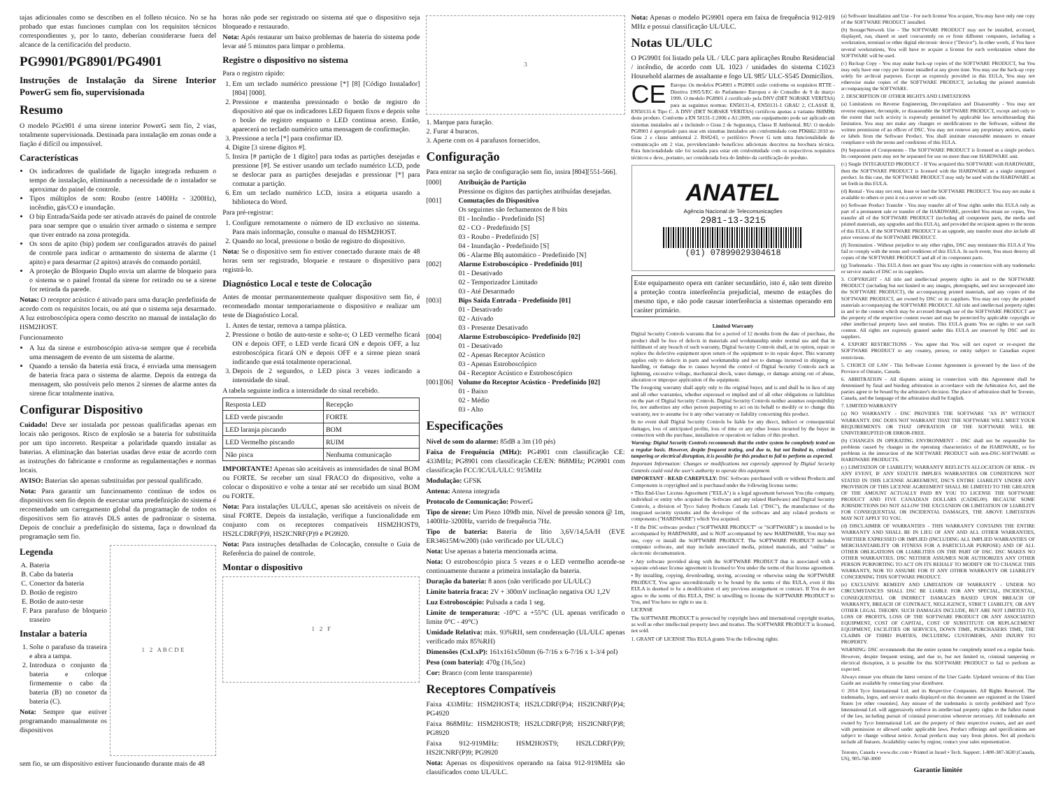tajas adicionales como se describen en el folleto técnico. No se ha probado que estas funciones cumplan con los requisitos técnicos correspondientes y, por lo tanto, deberían considerarse fuera del alcance de la certificación del producto.
PG9901/PG8901/PG4901
Instruções de Instalação da Sirene Interior PowerG sem fio, supervisionada
Resumo
O modelo PGx901 é uma sirene interior PowerG sem fio, 2 vias, totalmente supervisionada. Destinada para instalação em zonas onde a fiação é difícil ou impossível.
Características
Os indicadores de qualidade de ligação integrada reduzem o tempo de instalação, eliminando a necessidade de o instalador se aproximar do painel de controle.
Tipos múltiplos de som: Roubo (entre 1400Hz - 3200Hz), incêndio, gás/CO e inundação.
O bip Entrada/Saída pode ser ativado através do painel de controle para soar sempre que o usuário tiver armado o sistema e sempre que tiver entrado na zona protegida.
Os sons de apito (bip) podem ser configurados através do painel de controle para indicar o armamento do sistema de alarme (1 apito) e para desarmar (2 apitos) através do comando portátil.
A proteção de Bloqueio Duplo envia um alarme de bloqueio para o sistema se o painel frontal da sirene for retirado ou se a sirene for retirada da parede.
Notas: O receptor acústico é ativado para uma duração predefinida de acordo com os requisitos locais, ou até que o sistema seja desarmado. A luz estroboscópica opera como descrito no manual de instalação do HSM2HOST.
Funcionamento
A luz da sirene e estroboscópio ativa-se sempre que é recebida uma mensagem de evento de um sistema de alarme.
Quando a tensão da bateria está fraca, é enviada uma mensagem de bateria fraca para o sistema de alarme. Depois da entrega da mensagem, são possíveis pelo menos 2 sirenes de alarme antes da sirene ficar totalmente inativa.
Configurar Dispositivo
Cuidado! Deve ser instalada por pessoas qualificadas apenas em locais não perigosos. Risco de explosão se a bateria for substituída por um tipo incorreto. Respeitar a polaridade quando instalar as baterias. A eliminação das baterias usadas deve estar de acordo com as instruções do fabricante e conforme as regulamentações e normas locais.
AVISO: Baterias são apenas substituídas por pessoal qualificado.
Nota: Para garantir um funcionamento contínuo de todos os dispositivos sem fio depois de executar uma predefinição do sistema é recomendado um carregamento global da programação de todos os dispositivos sem fio através DLS antes de padronizar o sistema. Depois de concluir a predefinição do sistema, faça o download da programação sem fio.
Legenda
A. Bateria
B. Cabo da bateria
C. Conector da bateria
D. Botão de registro
E. Botão de auto-teste
F. Para parafuso de bloqueio traseiro
Instalar a bateria
1. Solte o parafuso da traseira e abra a tampa.
2. Introduza o conjunto da bateria e coloque firmemente o cabo da bateria (B) no conetor da bateria (C).
Nota: Sempre que estiver programando manualmente os dispositivos
1 2 A B C D E
sem fio, se um dispositivo estiver funcionando durante mais de 48
horas não pode ser registrado no sistema até que o dispositivo seja bloqueado e restaurado.
Nota: Após restaurar um baixo problemas de bateria do sistema pode levar até 5 minutos para limpar o problema.
Registre o dispositivo no sistema
Para o registro rápido:
1. Em um teclado numérico pressione [*] [8] [Código Instalador] [804] [000].
2. Pressione e mantenha pressionado o botão de registro do dispositivo até que os indicadores LED fiquem fixos e depois solte o botão de registro enquanto o LED continua aceso. Então, aparecerá no teclado numérico uma mensagem de confirmação.
3. Pressione a tecla [*] para confirmar ID.
4. Digite [3 sirene dígitos #].
5. Insira [# partição de 1 dígito] para todas as partições desejadas e pressione [#]. Se estiver usando um teclado numérico LCD, pode se deslocar para as partições desejadas e pressionar [*] para comutar a partição.
6. Em um teclado numérico LCD, insira a etiqueta usando a biblioteca do Word.
Para pré-registrar:
1. Configure remotamente o número de ID exclusivo no sistema. Para mais informação, consulte o manual do HSM2HOST.
2. Quando no local, pressione o botão de registro do dispositivo.
Nota: Se o dispositivo sem fio estiver conectado durante mais de 48 horas sem ser registrado, bloqueie e restaure o dispositivo para registrá-lo.
Diagnóstico Local e teste de Colocação
Antes de montar permanentemente qualquer dispositivo sem fio, é recomendado montar temporariamente o dispositivo e realizar um teste de Diagnóstico Local.
1. Antes de testar, remova a tampa plástica.
2. Pressione o botão de auto-teste e solte-o; O LED vermelho ficará ON e depois OFF, o LED verde ficará ON e depois OFF, a luz estroboscópica ficará ON e depois OFF e a sirene piezo soará indicando que está totalmente operacional.
3. Depois de 2 segundos, o LED pisca 3 vezes indicando a intensidade do sinal.
A tabela seguinte indica a intensidade do sinal recebido.
| Resposta LED | Recepção |
| --- | --- |
| LED verde piscando | FORTE |
| LED laranja piscando | BOM |
| LED Vermelho piscando | RUIM |
| Não pisca | Nenhuma comunicação |
IMPORTANTE! Apenas são aceitáveis as intensidades de sinal BOM ou FORTE. Se receber um sinal FRACO do dispositivo, volte a colocar o dispositivo e volte a testar até ser recebido um sinal BOM ou FORTE.
Nota: Para instalações UL/ULC, apenas são aceitáveis os níveis de sinal FORTE. Depois da instalação, verifique a funcionalidade em conjunto com os receptores compatíveis HSM2HOST9, HS2LCDRF(P)9, HS2ICNRF(P)9 e PG9920.
Nota: Para instruções detalhadas de Colocação, consulte o Guia de Referência do painel de controle.
Montar o dispositivo
1 2 F
3
1. Marque para furação.
2. Furar 4 buracos.
3. Aperte com os 4 parafusos fornecidos.
Configuração
Para entrar na seção de configuração sem fio, insira [804][551-566].
[000] Atribuição de Partição
Pressione os dígitos das partições atribuídas desejadas.
[001] Comutações do Dispositivo
Os seguintes são fechamentos de 8 bits
01 - Incêndio - Predefinido [S]
02 - CO - Predefinido [S]
03 - Roubo - Predefinido [S]
04 - Inundação - Predefinido [S]
06 - Alarme Blq automático - Predefinido [N]
[002] Alarme Estroboscópico - Predefinido [01]
01 - Desativado
02 - Temporizador Limitado
03 - Até Desarmado
[003] Bips Saída Entrada - Predefinido [01]
01 - Desativado
02 - Ativado
03 - Presente Desativado
[004] Alarme Estroboscópico- Predefinido [02]
01 - Desativado
02 - Apenas Receptor Acústico
03 - Apenas Estroboscópico
04 - Receptor Acústico e Estroboscópico
[001][06]
Volume do Receptor Acústico - Predefinido [02]
01 - Baixo
02 - Médio
03 - Alto
Especificações
Nível de som do alarme: 85dB a 3m (10 pés)
Faixa de Frequência (MHz): PG4901 com classificação CE: 433MHz; PG8901 com classificação CE/EN: 868MHz; PG9901 com classificação FCC/IC/UL/ULC: 915MHz
Modulação: GFSK
Antena: Antena integrada
Protocolo de Comunicação: PowerG
Tipo de sirene: Um Piezo 109db min. Nível de pressão sonora @ 1m, 1400Hz-3200Hz, varrido de frequência 7Hz.
Tipo de bateria: Bateria de lítio 3,6V/14,5A/H (EVE ER34615M/w200) (não verificado por UL/ULC)
Nota: Use apenas a bateria mencionada acima.
Nota: O estroboscópio pisca 5 vezes e o LED vermelho acende-se continuamente durante a primeira instalação da bateria.
Duração da bateria: 8 anos (não verificado por UL/ULC)
Limite bateria fraca: 2V + 300mV inclinação negativa OU 1,2V
Luz Estroboscópio: Pulsada a cada 1 seg.
Limite de temperatura: -10°C a +55°C (UL apenas verificado o limite 0°C - 49°C)
Umidade Relativa: máx. 93%RH, sem condensação (UL/ULC apenas verificado máx 85%RH)
Dimensões (CxLxP): 161x161x50mm (6-7/16 x 6-7/16 x 1-3/4 pol)
Peso (com bateria): 470g (16,5oz)
Cor: Branco (com lente transparente)
Receptores Compatíveis
Faixa 433MHz: HSM2HOST4; HS2LCDRF(P)4; HS2ICNRF(P)4; PG4920
Faixa 868MHz: HSM2HOST8; HS2LCDRF(P)8; HS2ICNRF(P)8; PG8920
Faixa 912-919MHz: HSM2HOST9; HS2LCDRF(P)9; HS2ICNRF(P)9; PG9920
Nota: Apenas os dispositivos operando na faixa 912-919MHz são classificados como UL/ULC.
Nota: Apenas o modelo PG9901 opera em faixa de frequência 912-919 MHz e possui classificação UL/ULC.
Notas UL/ULC
O PG9901 foi listado pela UL / ULC para aplicações Roubo Residencial / incêndio, de acordo com UL 1023 / unidades do sistema C1023 Household alarmes de assaltante e fogo UL 985/ ULC-S545 Domicílios.
CE Europa: Os modelos PG4901 e PG8901 estão conforme os requisitos RTTE - Diretiva 1995/5/EC do Parlamento Europeu e do Conselho de 9 de março 1999. O modelo PG8901 é certificado pela DNV (DET NORSKE VERITAS) para as seguintes normas: EN50131-4, EN50131-1 GRAU 2, CLASSE II, EN50131-6 Tipo C. A DNV (DET NORSKE VERITAS) certificou apenas a variante 868MHz deste produto. Conforme a EN 50131-1:2006 e A1:2009, este equipamento pode ser aplicado em sistemas instalados até e incluindo o Grau 2 de Segurança, Classe II Ambiental. RU: O modelo PG8901 é apropriado para usar em sistemas instalados em conformidade com PD6662:2010 no Grau 2 e classe ambiental 2. BS8243, o periférico Power G tem uma funcionalidade de comunicação em 2 vias, providenciando benefícios adicionais descritos na brochura técnica. Esta funcionalidade não foi testada para estar em conformidade com os respectivos requisitos técnicos e deve, portanto, ser considerada fora do âmbito da certificação do produto.
ANATEL
Agência Nacional de Telecomunicações
2981-13-3215
(01) 07899029304618
Este equipamento opera em caráter secundário, isto é, não tem direito a proteção contra interferência prejudicial, mesmo de estações do mesmo tipo, e não pode causar interferência a sistemas operando em caráter primário.
Limited Warranty
Digital Security Controls warrants that for a period of 12 months from the date of purchase, the product shall be free of defects in materials and workmanship under normal use and that in fulfilment of any breach of such warranty, Digital Security Controls shall, at its option, repair or replace the defective equipment upon return of the equipment to its repair depot. This warranty applies only to defects in parts and workmanship and not to damage incurred in shipping or handling, or damage due to causes beyond the control of Digital Security Controls such as lightning, excessive voltage, mechanical shock, water damage, or damage arising out of abuse, alteration or improper application of the equipment.
The foregoing warranty shall apply only to the original buyer, and is and shall be in lieu of any and all other warranties, whether expressed or implied and of all other obligations or liabilities on the part of Digital Security Controls. Digital Security Controls neither assumes responsibility for, nor authorizes any other person purporting to act on its behalf to modify or to change this warranty, nor to assume for it any other warranty or liability concerning this product.
In no event shall Digital Security Controls be liable for any direct, indirect or consequential damages, loss of anticipated profits, loss of time or any other losses incurred by the buyer in connection with the purchase, installation or operation or failure of this product.
Warning: Digital Security Controls recommends that the entire system be completely tested on a regular basis. However, despite frequent testing, and due to, but not limited to, criminal tampering or electrical disruption, it is possible for this product to fail to perform as expected.
Important Information: Changes or modifications not expressly approved by Digital Security Controls could void the user's authority to operate this equipment.
IMPORTANT - READ CAREFULLY: DSC Software purchased with or without Products and Components is copyrighted and is purchased under the following license terms:
• This End-User License Agreement ("EULA") is a legal agreement between You (the company, individual or entity who acquired the Software and any related Hardware) and Digital Security Controls, a division of Tyco Safety Products Canada Ltd. ("DSC"), the manufacturer of the integrated security systems and the developer of the software and any related products or components ("HARDWARE") which You acquired.
• If the DSC software product ("SOFTWARE PRODUCT" or "SOFTWARE") is intended to be accompanied by HARDWARE, and is NOT accompanied by new HARDWARE, You may not use, copy or install the SOFTWARE PRODUCT. The SOFTWARE PRODUCT includes computer software, and may include associated media, printed materials, and "online" or electronic documentation.
• Any software provided along with the SOFTWARE PRODUCT that is associated with a separate end-user license agreement is licensed to You under the terms of that license agreement.
• By installing, copying, downloading, storing, accessing or otherwise using the SOFTWARE PRODUCT, You agree unconditionally to be bound by the terms of this EULA, even if this EULA is deemed to be a modification of any previous arrangement or contract. If You do not agree to the terms of this EULA, DSC is unwilling to license the SOFTWARE PRODUCT to You, and You have no right to use it.
LICENSE
The SOFTWARE PRODUCT is protected by copyright laws and international copyright treaties, as well as other intellectual property laws and treaties. The SOFTWARE PRODUCT is licensed, not sold.
1. GRANT OF LICENSE This EULA grants You the following rights:
(a) Software Installation and Use - For each license You acquire, You may have only one copy of the SOFTWARE PRODUCT installed.
(b) Storage/Network Use - The SOFTWARE PRODUCT may not be installed, accessed, displayed, run, shared or used concurrently on or from different computers, including a workstation, terminal or other digital electronic device ("Device"). In other words, if You have several workstations, You will have to acquire a license for each workstation where the SOFTWARE will be used.
(c) Backup Copy - You may make back-up copies of the SOFTWARE PRODUCT, but You may only have one copy per license installed at any given time. You may use the back-up copy solely for archival purposes. Except as expressly provided in this EULA, You may not otherwise make copies of the SOFTWARE PRODUCT, including the printed materials accompanying the SOFTWARE.
2. DESCRIPTION OF OTHER RIGHTS AND LIMITATIONS
(a) Limitations on Reverse Engineering, Decompilation and Disassembly - You may not reverse engineer, decompile, or disassemble the SOFTWARE PRODUCT, except and only to the extent that such activity is expressly permitted by applicable law notwithstanding this limitation. You may not make any changes or modifications to the Software, without the written permission of an officer of DSC. You may not remove any proprietary notices, marks or labels from the Software Product. You shall institute reasonable measures to ensure compliance with the terms and conditions of this EULA.
(b) Separation of Components - The SOFTWARE PRODUCT is licensed as a single product. Its component parts may not be separated for use on more than one HARDWARE unit.
(c) Single INTEGRATED PRODUCT - If You acquired this SOFTWARE with HARDWARE, then the SOFTWARE PRODUCT is licensed with the HARDWARE as a single integrated product. In this case, the SOFTWARE PRODUCT may only be used with the HARDWARE as set forth in this EULA.
(d) Rental - You may not rent, lease or lend the SOFTWARE PRODUCT. You may not make it available to others or post it on a server or web site.
(e) Software Product Transfer - You may transfer all of Your rights under this EULA only as part of a permanent sale or transfer of the HARDWARE, provided You retain no copies, You transfer all of the SOFTWARE PRODUCT (including all component parts, the media and printed materials, any upgrades and this EULA), and provided the recipient agrees to the terms of this EULA. If the SOFTWARE PRODUCT is an upgrade, any transfer must also include all prior versions of the SOFTWARE PRODUCT.
(f) Termination - Without prejudice to any other rights, DSC may terminate this EULA if You fail to comply with the terms and conditions of this EULA. In such event, You must destroy all copies of the SOFTWARE PRODUCT and all of its component parts.
(g) Trademarks - This EULA does not grant You any rights in connection with any trademarks or service marks of DSC or its suppliers.
3. COPYRIGHT - All title and intellectual property rights in and to the SOFTWARE PRODUCT (including but not limited to any images, photographs, and text incorporated into the SOFTWARE PRODUCT), the accompanying printed materials, and any copies of the SOFTWARE PRODUCT, are owned by DSC or its suppliers. You may not copy the printed materials accompanying the SOFTWARE PRODUCT. All title and intellectual property rights in and to the content which may be accessed through use of the SOFTWARE PRODUCT are the property of the respective content owner and may be protected by applicable copyright or other intellectual property laws and treaties. This EULA grants You no rights to use such content. All rights not expressly granted under this EULA are reserved by DSC and its suppliers.
4. EXPORT RESTRICTIONS - You agree that You will not export or re-export the SOFTWARE PRODUCT to any country, person, or entity subject to Canadian export restrictions.
5. CHOICE OF LAW - This Software License Agreement is governed by the laws of the Province of Ontario, Canada.
6. ARBITRATION - All disputes arising in connection with this Agreement shall be determined by final and binding arbitration in accordance with the Arbitration Act, and the parties agree to be bound by the arbitrator's decision. The place of arbitration shall be Toronto, Canada, and the language of the arbitration shall be English.
7. LIMITED WARRANTY
(a) NO WARRANTY - DSC PROVIDES THE SOFTWARE "AS IS" WITHOUT WARRANTY. DSC DOES NOT WARRANT THAT THE SOFTWARE WILL MEET YOUR REQUIREMENTS OR THAT OPERATION OF THE SOFTWARE WILL BE UNINTERRUPTED OR ERROR-FREE.
(b) CHANGES IN OPERATING ENVIRONMENT - DSC shall not be responsible for problems caused by changes in the operating characteristics of the HARDWARE, or for problems in the interaction of the SOFTWARE PRODUCT with non-DSC-SOFTWARE or HARDWARE PRODUCTS.
(c) LIMITATION OF LIABILITY; WARRANTY REFLECTS ALLOCATION OF RISK - IN ANY EVENT, IF ANY STATUTE IMPLIES WARRANTIES OR CONDITIONS NOT STATED IN THIS LICENSE AGREEMENT, DSC'S ENTIRE LIABILITY UNDER ANY PROVISION OF THIS LICENSE AGREEMENT SHALL BE LIMITED TO THE GREATER OF THE AMOUNT ACTUALLY PAID BY YOU TO LICENSE THE SOFTWARE PRODUCT AND FIVE CANADIAN DOLLARS (CAD$5.00). BECAUSE SOME JURISDICTIONS DO NOT ALLOW THE EXCLUSION OR LIMITATION OF LIABILITY FOR CONSEQUENTIAL OR INCIDENTAL DAMAGES, THE ABOVE LIMITATION MAY NOT APPLY TO YOU.
(d) DISCLAIMER OF WARRANTIES - THIS WARRANTY CONTAINS THE ENTIRE WARRANTY AND SHALL BE IN LIEU OF ANY AND ALL OTHER WARRANTIES, WHETHER EXPRESSED OR IMPLIED (INCLUDING ALL IMPLIED WARRANTIES OF MERCHANTABILITY OR FITNESS FOR A PARTICULAR PURPOSE) AND OF ALL OTHER OBLIGATIONS OR LIABILITIES ON THE PART OF DSC. DSC MAKES NO OTHER WARRANTIES. DSC NEITHER ASSUMES NOR AUTHORIZES ANY OTHER PERSON PURPORTING TO ACT ON ITS BEHALF TO MODIFY OR TO CHANGE THIS WARRANTY, NOR TO ASSUME FOR IT ANY OTHER WARRANTY OR LIABILITY CONCERNING THIS SOFTWARE PRODUCT.
(e) EXCLUSIVE REMEDY AND LIMITATION OF WARRANTY - UNDER NO CIRCUMSTANCES SHALL DSC BE LIABLE FOR ANY SPECIAL, INCIDENTAL, CONSEQUENTIAL OR INDIRECT DAMAGES BASED UPON BREACH OF WARRANTY, BREACH OF CONTRACT, NEGLIGENCE, STRICT LIABILITY, OR ANY OTHER LEGAL THEORY. SUCH DAMAGES INCLUDE, BUT ARE NOT LIMITED TO, LOSS OF PROFITS, LOSS OF THE SOFTWARE PRODUCT OR ANY ASSOCIATED EQUIPMENT, COST OF CAPITAL, COST OF SUBSTITUTE OR REPLACEMENT EQUIPMENT, FACILITIES OR SERVICES, DOWN TIME, PURCHASERS TIME, THE CLAIMS OF THIRD PARTIES, INCLUDING CUSTOMERS, AND INJURY TO PROPERTY.
WARNING: DSC recommends that the entire system be completely tested on a regular basis. However, despite frequent testing, and due to, but not limited to, criminal tampering or electrical disruption, it is possible for this SOFTWARE PRODUCT to fail to perform as expected.
Always ensure you obtain the latest version of the User Guide. Updated versions of this User Guide are available by contacting your distributor.
© 2014 Tyco International Ltd. and its Respective Companies. All Rights Reserved. The trademarks, logos, and service marks displayed on this document are registered in the United States [or other countries]. Any misuse of the trademarks is strictly prohibited and Tyco International Ltd. will aggressively enforce its intellectual property rights to the fullest extent of the law, including pursuit of criminal prosecution wherever necessary. All trademarks not owned by Tyco International Ltd. are the property of their respective owners, and are used with permission or allowed under applicable laws. Product offerings and specifications are subject to change without notice. Actual products may vary from photos. Not all products include all features. Availability varies by region; contact your sales representative.
Toronto, Canada • www.dsc.com • Printed in Israel • Tech. Support: 1-800-387-3630 (Canada, US), 905-760-3000
Garantie limitée